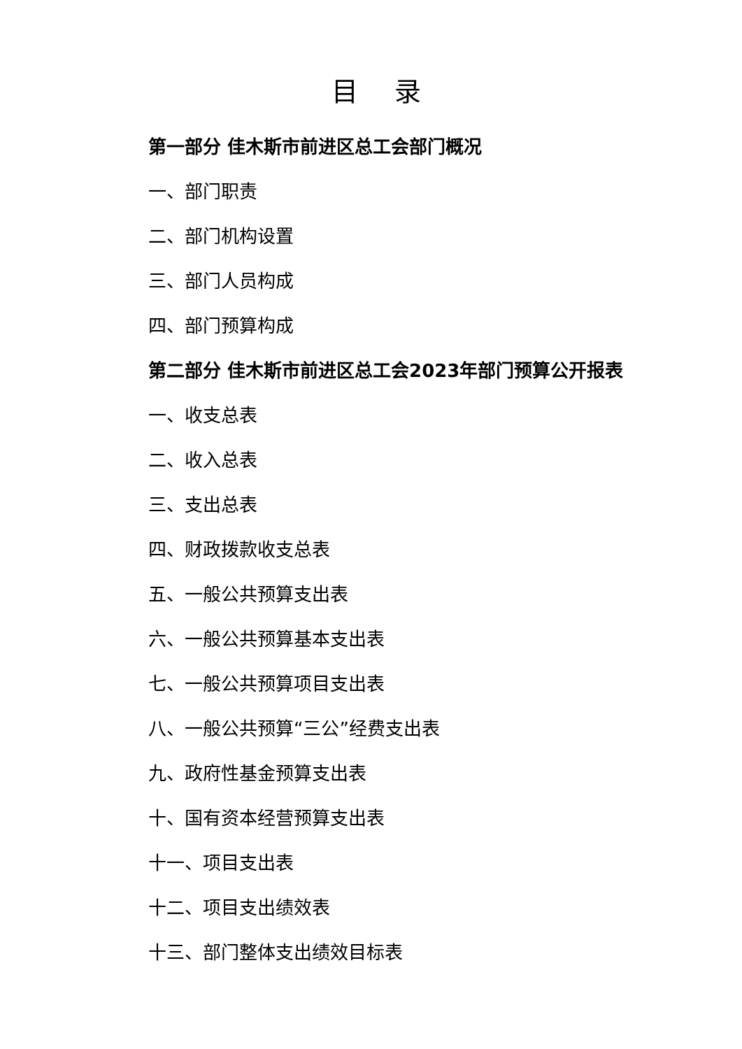目 录
第一部分 佳木斯市前进区总工会部门概况
一、部门职责
二、部门机构设置
三、部门人员构成
四、部门预算构成
第二部分 佳木斯市前进区总工会2023年部门预算公开报表
一、收支总表
二、收入总表
三、支出总表
四、财政拨款收支总表
五、一般公共预算支出表
六、一般公共预算基本支出表
七、一般公共预算项目支出表
八、一般公共预算“三公”经费支出表
九、政府性基金预算支出表
十、国有资本经营预算支出表
十一、项目支出表
十二、项目支出绩效表
十三、部门整体支出绩效目标表